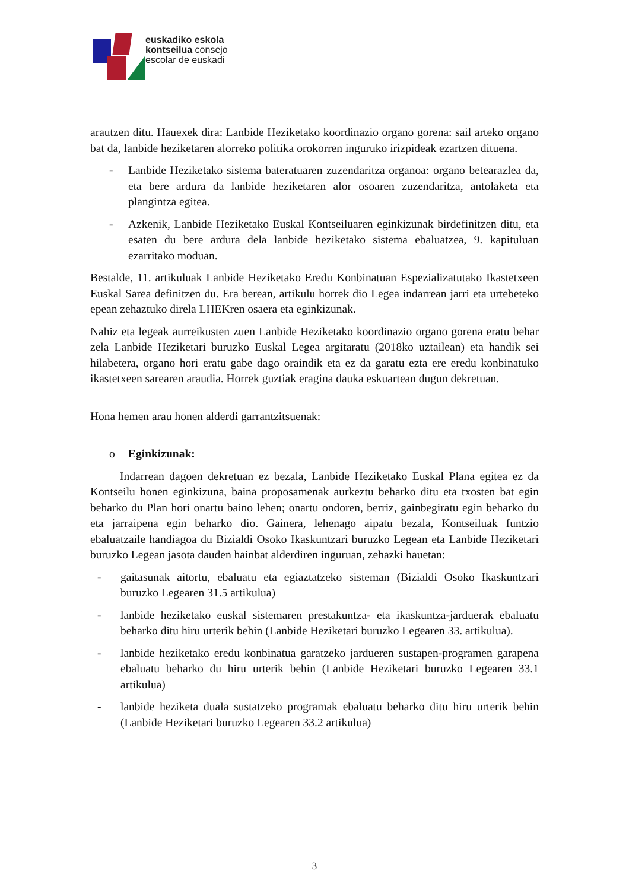euskadiko eskola
kontseilua consejo
escolar de euskadi
arautzen ditu. Hauexek dira: Lanbide Heziketako koordinazio organo gorena: sail arteko organo bat da, lanbide heziketaren alorreko politika orokorren inguruko irizpideak ezartzen dituena.
- Lanbide Heziketako sistema bateratuaren zuzendaritza organoa: organo betearazlea da, eta bere ardura da lanbide heziketaren alor osoaren zuzendaritza, antolaketa eta plangintza egitea.
- Azkenik, Lanbide Heziketako Euskal Kontseiluaren eginkizunak birdefinitzen ditu, eta esaten du bere ardura dela lanbide heziketako sistema ebaluatzea, 9. kapituluan ezarritako moduan.
Bestalde, 11. artikuluak Lanbide Heziketako Eredu Konbinatuan Espezializatutako Ikastetxeen Euskal Sarea definitzen du. Era berean, artikulu horrek dio Legea indarrean jarri eta urtebeteko epean zehaztuko direla LHEKren osaera eta eginkizunak.
Nahiz eta legeak aurreikusten zuen Lanbide Heziketako koordinazio organo gorena eratu behar zela Lanbide Heziketari buruzko Euskal Legea argitaratu (2018ko uztailean) eta handik sei hilabetera, organo hori eratu gabe dago oraindik eta ez da garatu ezta ere eredu konbinatuko ikastetxeen sarearen araudia. Horrek guztiak eragina dauka eskuartean dugun dekretuan.
Hona hemen arau honen alderdi garrantzitsuenak:
o Eginkizunak:
Indarrean dagoen dekretuan ez bezala, Lanbide Heziketako Euskal Plana egitea ez da Kontseilu honen eginkizuna, baina proposamenak aurkeztu beharko ditu eta txosten bat egin beharko du Plan hori onartu baino lehen; onartu ondoren, berriz, gainbegiratu egin beharko du eta jarraipena egin beharko dio. Gainera, lehenago aipatu bezala, Kontseiluak funtzio ebaluatzaile handiagoa du Bizialdi Osoko Ikaskuntzari buruzko Legean eta Lanbide Heziketari buruzko Legean jasota dauden hainbat alderdiren inguruan, zehazki hauetan:
- gaitasunak aitortu, ebaluatu eta egiaztatzeko sisteman (Bizialdi Osoko Ikaskuntzari buruzko Legearen 31.5 artikulua)
- lanbide heziketako euskal sistemaren prestakuntza- eta ikaskuntza-jarduerak ebaluatu beharko ditu hiru urterik behin (Lanbide Heziketari buruzko Legearen 33. artikulua).
- lanbide heziketako eredu konbinatua garatzeko jardueren sustapen-programen garapena ebaluatu beharko du hiru urterik behin (Lanbide Heziketari buruzko Legearen 33.1 artikulua)
- lanbide heziketa duala sustatzeko programak ebaluatu beharko ditu hiru urterik behin (Lanbide Heziketari buruzko Legearen 33.2 artikulua)
3